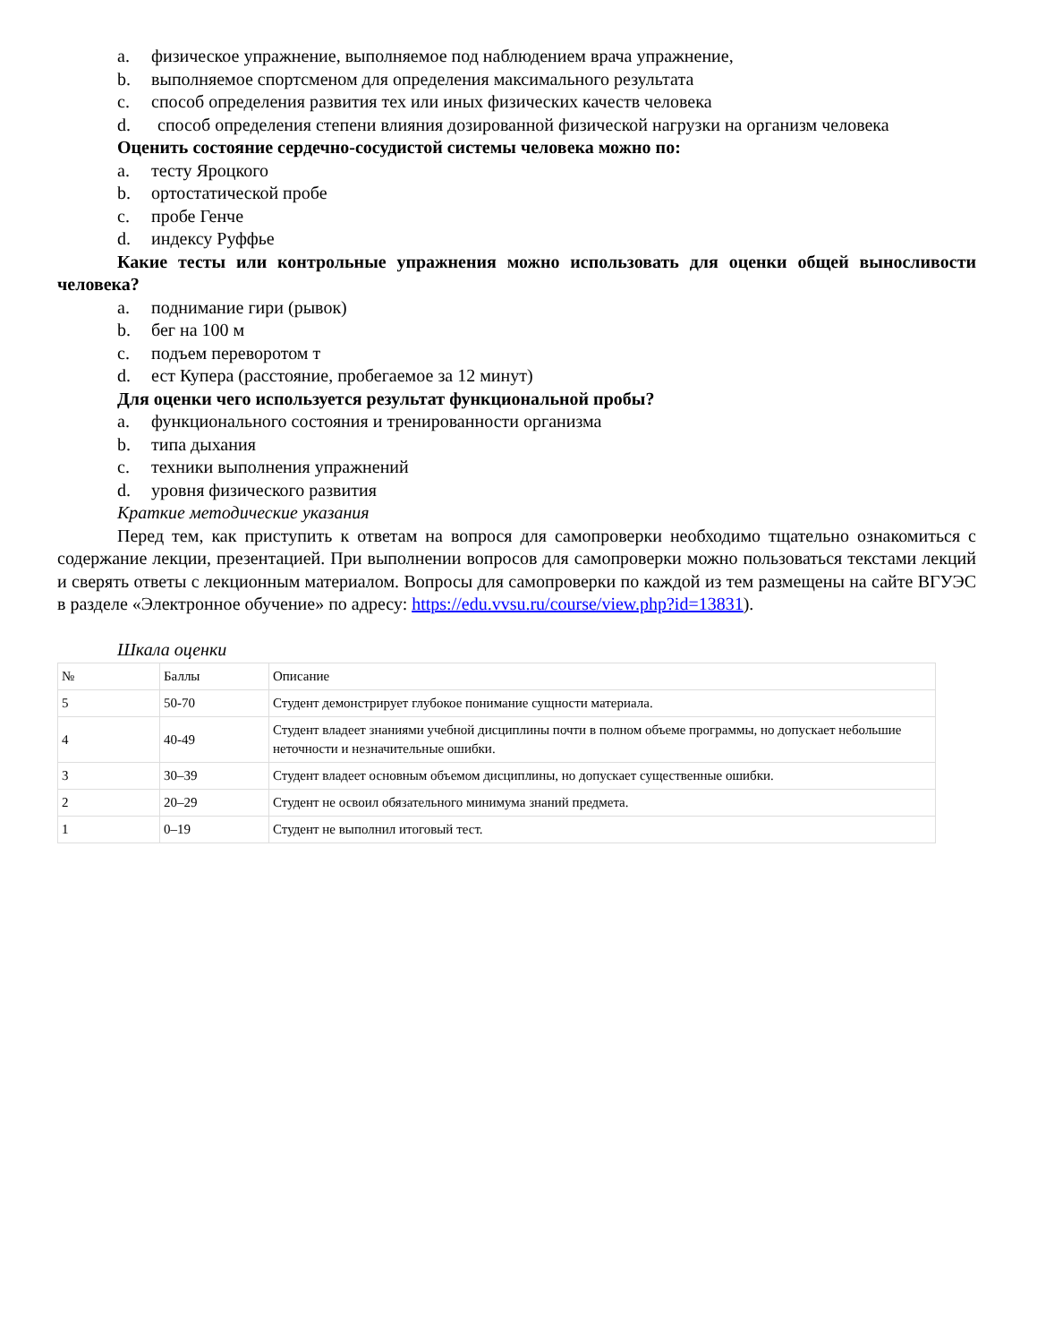a. физическое упражнение, выполняемое под наблюдением врача упражнение,
b. выполняемое спортсменом для определения максимального результата
c. способ определения развития тех или иных физических качеств человека
d. способ определения степени влияния дозированной физической нагрузки на организм человека
Оценить состояние сердечно-сосудистой системы человека можно по:
a. тесту Яроцкого
b. ортостатической пробе
c. пробе Генче
d. индексу Руффье
Какие тесты или контрольные упражнения можно использовать для оценки общей выносливости человека?
a. поднимание гири (рывок)
b. бег на 100 м
c. подъем переворотом т
d. ест Купера (расстояние, пробегаемое за 12 минут)
Для оценки чего используется результат функциональной пробы?
a. функционального состояния и тренированности организма
b. типа дыхания
c. техники выполнения упражнений
d. уровня физического развития
Краткие методические указания
Перед тем, как приступить к ответам на вопрося для самопроверки необходимо тщательно ознакомиться с содержание лекции, презентацией. При выполнении вопросов для самопроверки можно пользоваться текстами лекций и сверять ответы с лекционным материалом. Вопросы для самопроверки по каждой из тем размещены на сайте ВГУЭС в разделе «Электронное обучение» по адресу: https://edu.vvsu.ru/course/view.php?id=13831).
Шкала оценки
| № | Баллы | Описание |
| 5 | 50-70 | Студент демонстрирует глубокое понимание сущности материала. |
| 4 | 40-49 | Студент владеет знаниями учебной дисциплины почти в полном объеме программы, но допускает небольшие неточности и незначительные ошибки. |
| 3 | 30–39 | Студент владеет основным объемом дисциплины, но допускает существенные ошибки. |
| 2 | 20–29 | Студент не освоил обязательного минимума знаний предмета. |
| 1 | 0–19 | Студент не выполнил итоговый тест. |